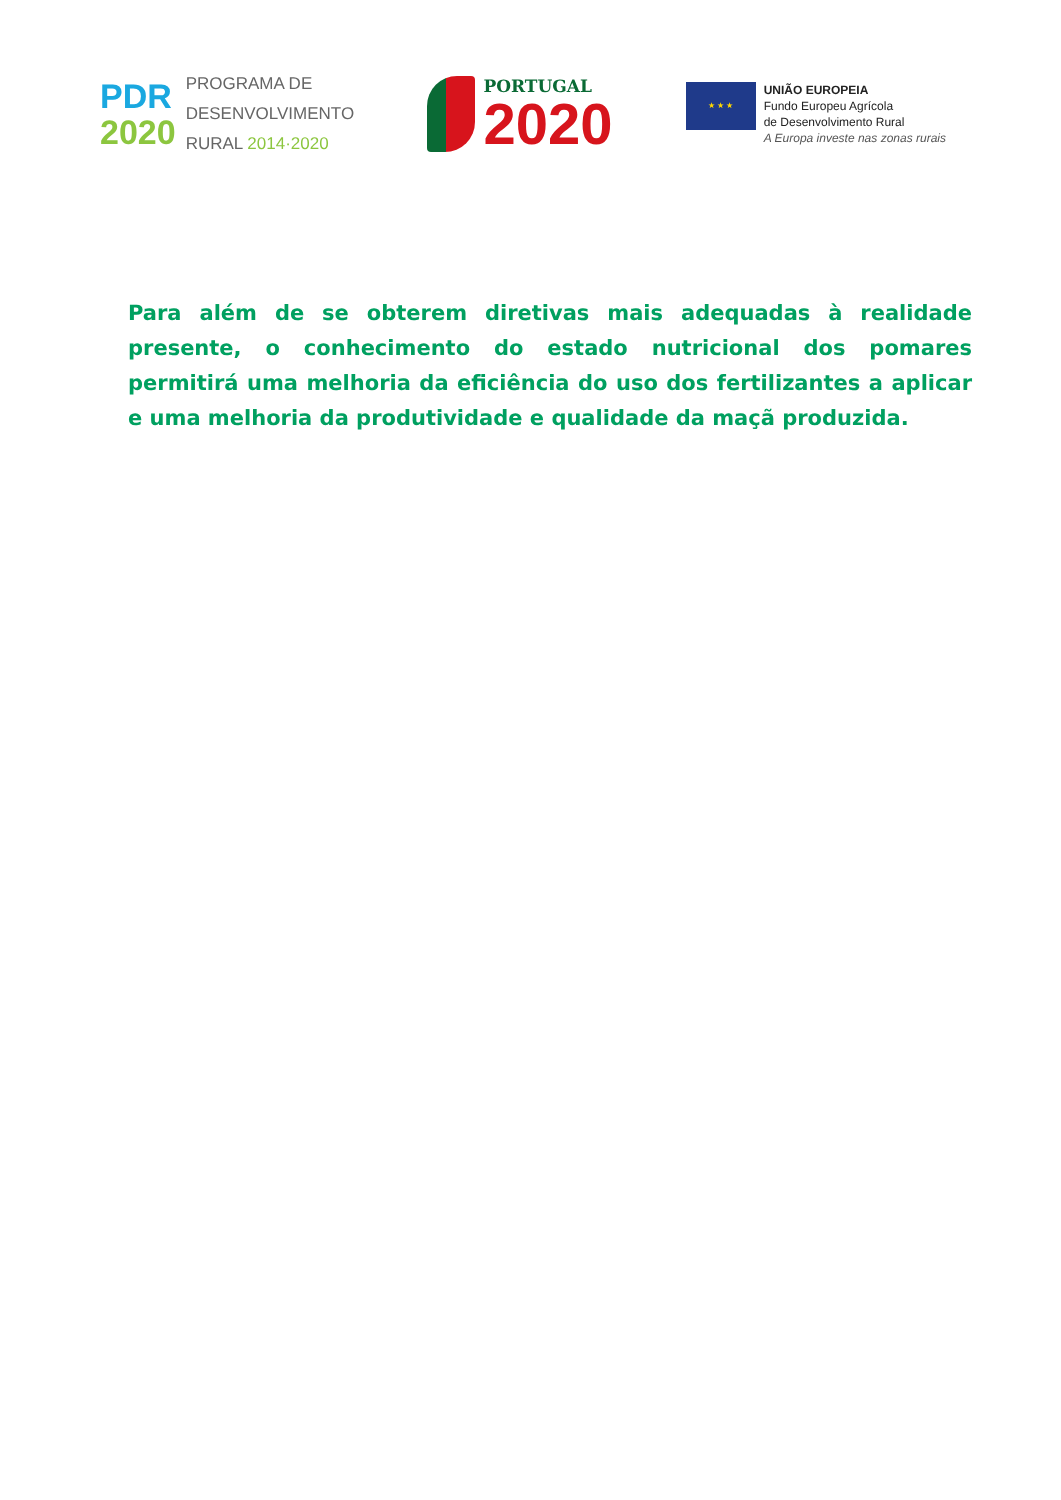PDR
2020
PROGRAMA DE
DESENVOLVIMENTO
RURAL 2014·2020
PORTUGAL
2020
★ ★ ★
UNIÃO EUROPEIA
Fundo Europeu Agrícola
de Desenvolvimento Rural
A Europa investe nas zonas rurais
Para além de se obterem diretivas mais adequadas à realidade presente, o conhecimento do estado nutricional dos pomares permitirá uma melhoria da eficiência do uso dos fertilizantes a aplicar e uma melhoria da produtividade e qualidade da maçã produzida.